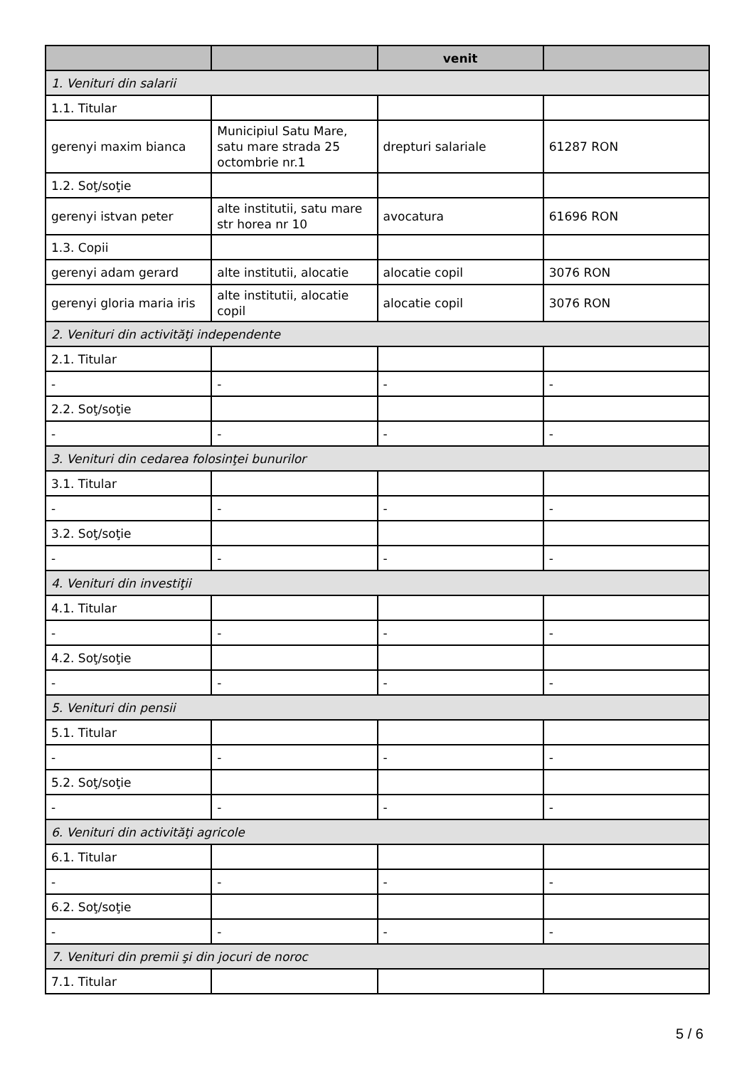| | | venit | |
| --- | --- | --- | --- |
| 1. Venituri din salarii | | | |
| 1.1. Titular | | | |
| gerenyi maxim bianca | Municipiul Satu Mare, satu mare strada 25 octombrie nr.1 | drepturi salariale | 61287 RON |
| 1.2. Soţ/soţie | | | |
| gerenyi istvan peter | alte institutii, satu mare str horea nr 10 | avocatura | 61696 RON |
| 1.3. Copii | | | |
| gerenyi adam gerard | alte institutii, alocatie | alocatie copil | 3076 RON |
| gerenyi gloria maria iris | alte institutii, alocatie copil | alocatie copil | 3076 RON |
| 2. Venituri din activităţi independente | | | |
| 2.1. Titular | | | |
| - | - | - | - |
| 2.2. Soţ/soţie | | | |
| - | - | - | - |
| 3. Venituri din cedarea folosinţei bunurilor | | | |
| 3.1. Titular | | | |
| - | - | - | - |
| 3.2. Soţ/soţie | | | |
| - | - | - | - |
| 4. Venituri din investiţii | | | |
| 4.1. Titular | | | |
| - | - | - | - |
| 4.2. Soţ/soţie | | | |
| - | - | - | - |
| 5. Venituri din pensii | | | |
| 5.1. Titular | | | |
| - | - | - | - |
| 5.2. Soţ/soţie | | | |
| - | - | - | - |
| 6. Venituri din activităţi agricole | | | |
| 6.1. Titular | | | |
| - | - | - | - |
| 6.2. Soţ/soţie | | | |
| - | - | - | - |
| 7. Venituri din premii şi din jocuri de noroc | | | |
| 7.1. Titular | | | |
5 / 6